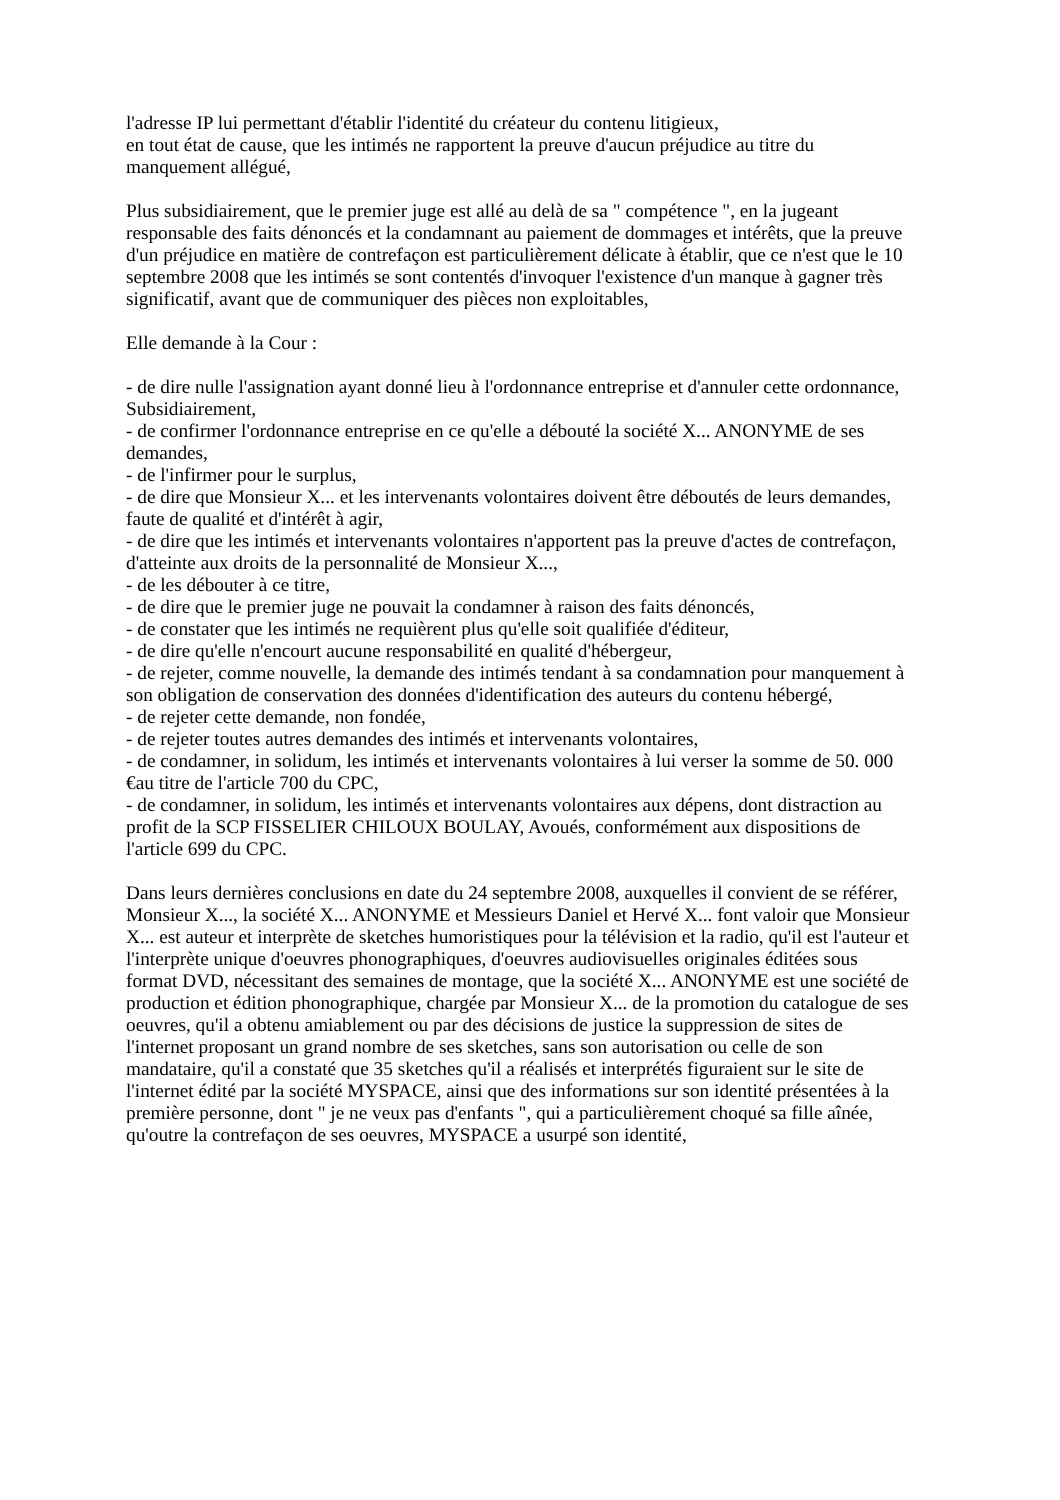l'adresse IP lui permettant d'établir l'identité du créateur du contenu litigieux,
en tout état de cause, que les intimés ne rapportent la preuve d'aucun préjudice au titre du manquement allégué,
Plus subsidiairement, que le premier juge est allé au delà de sa " compétence ", en la jugeant responsable des faits dénoncés et la condamnant au paiement de dommages et intérêts, que la preuve d'un préjudice en matière de contrefaçon est particulièrement délicate à établir, que ce n'est que le 10 septembre 2008 que les intimés se sont contentés d'invoquer l'existence d'un manque à gagner très significatif, avant que de communiquer des pièces non exploitables,
Elle demande à la Cour :
- de dire nulle l'assignation ayant donné lieu à l'ordonnance entreprise et d'annuler cette ordonnance,
Subsidiairement,
- de confirmer l'ordonnance entreprise en ce qu'elle a débouté la société X... ANONYME de ses demandes,
- de l'infirmer pour le surplus,
- de dire que Monsieur X... et les intervenants volontaires doivent être déboutés de leurs demandes, faute de qualité et d'intérêt à agir,
- de dire que les intimés et intervenants volontaires n'apportent pas la preuve d'actes de contrefaçon, d'atteinte aux droits de la personnalité de Monsieur X...,
- de les débouter à ce titre,
- de dire que le premier juge ne pouvait la condamner à raison des faits dénoncés,
- de constater que les intimés ne requièrent plus qu'elle soit qualifiée d'éditeur,
- de dire qu'elle n'encourt aucune responsabilité en qualité d'hébergeur,
- de rejeter, comme nouvelle, la demande des intimés tendant à sa condamnation pour manquement à son obligation de conservation des données d'identification des auteurs du contenu hébergé,
- de rejeter cette demande, non fondée,
- de rejeter toutes autres demandes des intimés et intervenants volontaires,
- de condamner, in solidum, les intimés et intervenants volontaires à lui verser la somme de 50. 000 €au titre de l'article 700 du CPC,
- de condamner, in solidum, les intimés et intervenants volontaires aux dépens, dont distraction au profit de la SCP FISSELIER CHILOUX BOULAY, Avoués, conformément aux dispositions de l'article 699 du CPC.
Dans leurs dernières conclusions en date du 24 septembre 2008, auxquelles il convient de se référer, Monsieur X..., la société X... ANONYME et Messieurs Daniel et Hervé X... font valoir que Monsieur X... est auteur et interprète de sketches humoristiques pour la télévision et la radio, qu'il est l'auteur et l'interprète unique d'oeuvres phonographiques, d'oeuvres audiovisuelles originales éditées sous format DVD, nécessitant des semaines de montage, que la société X... ANONYME est une société de production et édition phonographique, chargée par Monsieur X... de la promotion du catalogue de ses oeuvres, qu'il a obtenu amiablement ou par des décisions de justice la suppression de sites de l'internet proposant un grand nombre de ses sketches, sans son autorisation ou celle de son mandataire, qu'il a constaté que 35 sketches qu'il a réalisés et interprétés figuraient sur le site de l'internet édité par la société MYSPACE, ainsi que des informations sur son identité présentées à la première personne, dont " je ne veux pas d'enfants ", qui a particulièrement choqué sa fille aînée, qu'outre la contrefaçon de ses oeuvres, MYSPACE a usurpé son identité,